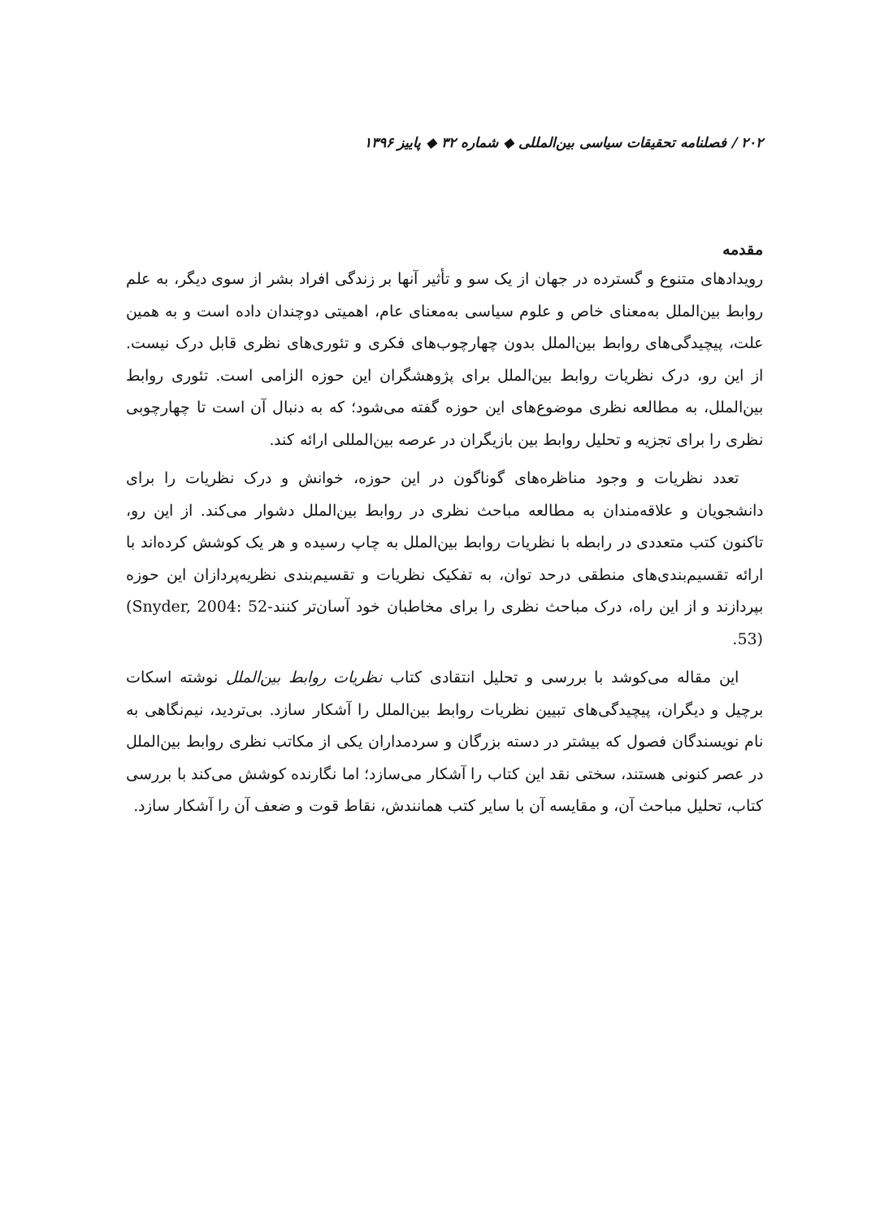۲۰۲ / فصلنامه تحقیقات سیاسی بین‌المللی ◆ شماره ۳۲ ◆ پاییز ۱۳۹۶
مقدمه
رویدادهای متنوع و گسترده در جهان از یک سو و تأثیر آنها بر زندگی افراد بشر از سوی دیگر، به علم روابط بین‌الملل به‌معنای خاص و علوم سیاسی به‌معنای عام، اهمیتی دوچندان داده است و به همین علت، پیچیدگی‌های روابط بین‌الملل بدون چهارچوب‌های فکری و تئوری‌های نظری قابل درک نیست. از این رو، درک نظریات روابط بین‌الملل برای پژوهشگران این حوزه الزامی است. تئوری روابط بین‌الملل، به مطالعه نظری موضوع‌های این حوزه گفته می‌شود؛ که به دنبال آن است تا چهارچوبی نظری را برای تجزیه و تحلیل روابط بین بازیگران در عرصه بین‌المللی ارائه کند.
تعدد نظریات و وجود مناظره‌های گوناگون در این حوزه، خوانش و درک نظریات را برای دانشجویان و علاقه‌مندان به مطالعه مباحث نظری در روابط بین‌الملل دشوار می‌کند. از این رو، تاکنون کتب متعددی در رابطه با نظریات روابط بین‌الملل به چاپ رسیده و هر یک کوشش کرده‌اند با ارائه تقسیم‌بندی‌های منطقی درحد توان، به تفکیک نظریات و تقسیم‌بندی نظریه‌پردازان این حوزه بپردازند و از این راه، درک مباحث نظری را برای مخاطبان خود آسان‌تر کنند(Snyder, 2004: 52-53).
این مقاله می‌کوشد با بررسی و تحلیل انتقادی کتاب نظریات روابط بین‌الملل نوشته اسکات برچیل و دیگران، پیچیدگی‌های تبیین نظریات روابط بین‌الملل را آشکار سازد. بی‌تردید، نیم‌نگاهی به نام نویسندگان فصول که بیشتر در دسته بزرگان و سردمداران یکی از مکاتب نظری روابط بین‌الملل در عصر کنونی هستند، سختی نقد این کتاب را آشکار می‌سازد؛ اما نگارنده کوشش می‌کند با بررسی کتاب، تحلیل مباحث آن، و مقایسه آن با سایر کتب همانندش، نقاط قوت و ضعف آن را آشکار سازد.